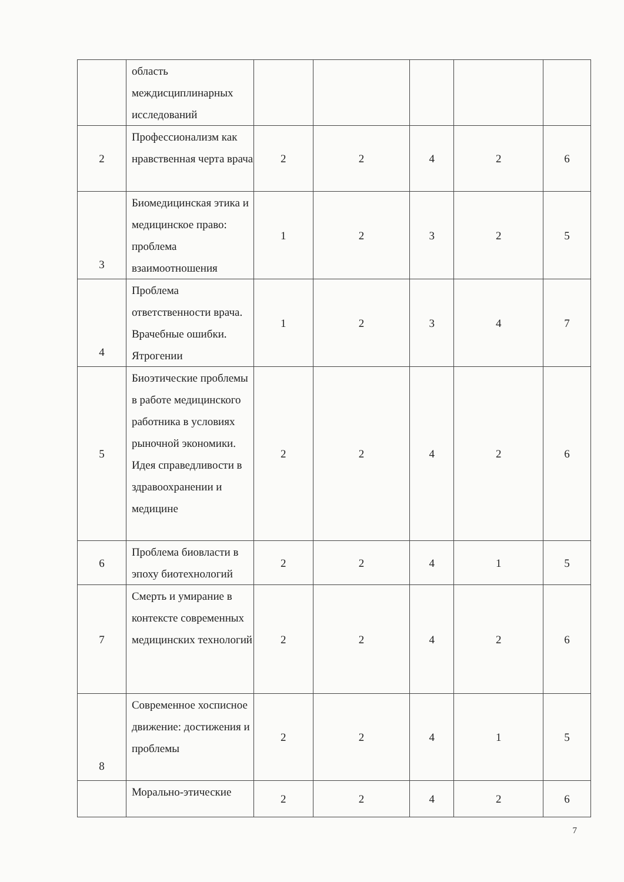| | область междисциплинарных исследований | | | | | |
| 2 | Профессионализм как нравственная черта врача | 2 | 2 | 4 | 2 | 6 |
| 3 | Биомедицинская этика и медицинское право: проблема взаимоотношения | 1 | 2 | 3 | 2 | 5 |
| 4 | Проблема ответственности врача. Врачебные ошибки. Ятрогении | 1 | 2 | 3 | 4 | 7 |
| 5 | Биоэтические проблемы в работе медицинского работника в условиях рыночной экономики. Идея справедливости в здравоохранении и медицине | 2 | 2 | 4 | 2 | 6 |
| 6 | Проблема биовласти в эпоху биотехнологий | 2 | 2 | 4 | 1 | 5 |
| 7 | Смерть и умирание в контексте современных медицинских технологий | 2 | 2 | 4 | 2 | 6 |
| 8 | Современное хосписное движение: достижения и проблемы | 2 | 2 | 4 | 1 | 5 |
| | Морально-этические | 2 | 2 | 4 | 2 | 6 |
7